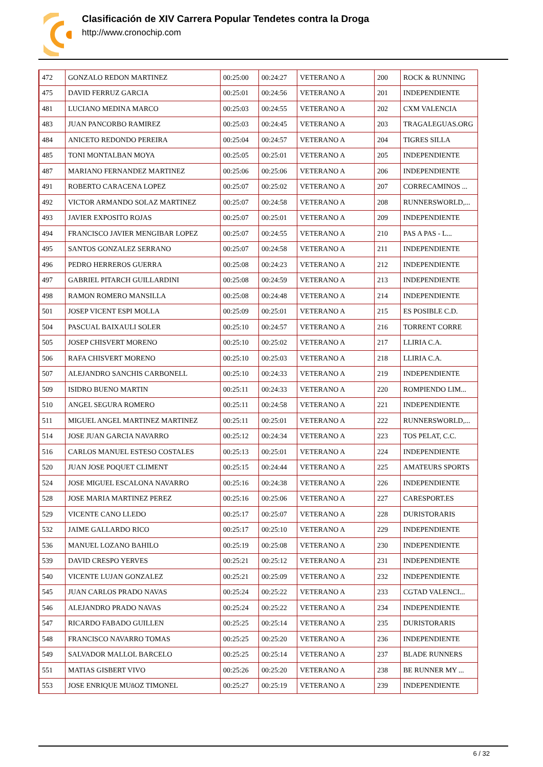Clasificación de XIV Carrera Popular Tendetes contra la Droga
http://www.cronochip.com
| 472 | GONZALO REDON MARTINEZ | 00:25:00 | 00:24:27 | VETERANO A | 200 | ROCK & RUNNING |
| 475 | DAVID FERRUZ GARCIA | 00:25:01 | 00:24:56 | VETERANO A | 201 | INDEPENDIENTE |
| 481 | LUCIANO MEDINA MARCO | 00:25:03 | 00:24:55 | VETERANO A | 202 | CXM VALENCIA |
| 483 | JUAN PANCORBO RAMIREZ | 00:25:03 | 00:24:45 | VETERANO A | 203 | TRAGALEGUAS.ORG |
| 484 | ANICETO REDONDO PEREIRA | 00:25:04 | 00:24:57 | VETERANO A | 204 | TIGRES SILLA |
| 485 | TONI MONTALBAN MOYA | 00:25:05 | 00:25:01 | VETERANO A | 205 | INDEPENDIENTE |
| 487 | MARIANO FERNANDEZ MARTINEZ | 00:25:06 | 00:25:06 | VETERANO A | 206 | INDEPENDIENTE |
| 491 | ROBERTO CARACENA LOPEZ | 00:25:07 | 00:25:02 | VETERANO A | 207 | CORRECAMINOS ... |
| 492 | VICTOR ARMANDO SOLAZ MARTINEZ | 00:25:07 | 00:24:58 | VETERANO A | 208 | RUNNERSWORLD,... |
| 493 | JAVIER EXPOSITO ROJAS | 00:25:07 | 00:25:01 | VETERANO A | 209 | INDEPENDIENTE |
| 494 | FRANCISCO JAVIER MENGIBAR LOPEZ | 00:25:07 | 00:24:55 | VETERANO A | 210 | PAS A PAS - L... |
| 495 | SANTOS GONZALEZ SERRANO | 00:25:07 | 00:24:58 | VETERANO A | 211 | INDEPENDIENTE |
| 496 | PEDRO HERREROS GUERRA | 00:25:08 | 00:24:23 | VETERANO A | 212 | INDEPENDIENTE |
| 497 | GABRIEL PITARCH GUILLARDINI | 00:25:08 | 00:24:59 | VETERANO A | 213 | INDEPENDIENTE |
| 498 | RAMON ROMERO MANSILLA | 00:25:08 | 00:24:48 | VETERANO A | 214 | INDEPENDIENTE |
| 501 | JOSEP VICENT ESPI MOLLA | 00:25:09 | 00:25:01 | VETERANO A | 215 | ES POSIBLE C.D. |
| 504 | PASCUAL BAIXAULI SOLER | 00:25:10 | 00:24:57 | VETERANO A | 216 | TORRENT CORRE |
| 505 | JOSEP CHISVERT MORENO | 00:25:10 | 00:25:02 | VETERANO A | 217 | LLIRIA C.A. |
| 506 | RAFA CHISVERT MORENO | 00:25:10 | 00:25:03 | VETERANO A | 218 | LLIRIA C.A. |
| 507 | ALEJANDRO SANCHIS CARBONELL | 00:25:10 | 00:24:33 | VETERANO A | 219 | INDEPENDIENTE |
| 509 | ISIDRO BUENO MARTIN | 00:25:11 | 00:24:33 | VETERANO A | 220 | ROMPIENDO LIM... |
| 510 | ANGEL SEGURA ROMERO | 00:25:11 | 00:24:58 | VETERANO A | 221 | INDEPENDIENTE |
| 511 | MIGUEL ANGEL MARTINEZ MARTINEZ | 00:25:11 | 00:25:01 | VETERANO A | 222 | RUNNERSWORLD,... |
| 514 | JOSE JUAN GARCIA NAVARRO | 00:25:12 | 00:24:34 | VETERANO A | 223 | TOS PELAT, C.C. |
| 516 | CARLOS MANUEL ESTESO COSTALES | 00:25:13 | 00:25:01 | VETERANO A | 224 | INDEPENDIENTE |
| 520 | JUAN JOSE POQUET CLIMENT | 00:25:15 | 00:24:44 | VETERANO A | 225 | AMATEURS SPORTS |
| 524 | JOSE MIGUEL ESCALONA NAVARRO | 00:25:16 | 00:24:38 | VETERANO A | 226 | INDEPENDIENTE |
| 528 | JOSE MARIA MARTINEZ PEREZ | 00:25:16 | 00:25:06 | VETERANO A | 227 | CARESPORT.ES |
| 529 | VICENTE CANO LLEDO | 00:25:17 | 00:25:07 | VETERANO A | 228 | DURISTORARIS |
| 532 | JAIME GALLARDO RICO | 00:25:17 | 00:25:10 | VETERANO A | 229 | INDEPENDIENTE |
| 536 | MANUEL LOZANO BAHILO | 00:25:19 | 00:25:08 | VETERANO A | 230 | INDEPENDIENTE |
| 539 | DAVID CRESPO YERVES | 00:25:21 | 00:25:12 | VETERANO A | 231 | INDEPENDIENTE |
| 540 | VICENTE LUJAN GONZALEZ | 00:25:21 | 00:25:09 | VETERANO A | 232 | INDEPENDIENTE |
| 545 | JUAN CARLOS PRADO NAVAS | 00:25:24 | 00:25:22 | VETERANO A | 233 | CGTAD VALENCI... |
| 546 | ALEJANDRO PRADO NAVAS | 00:25:24 | 00:25:22 | VETERANO A | 234 | INDEPENDIENTE |
| 547 | RICARDO FABADO GUILLEN | 00:25:25 | 00:25:14 | VETERANO A | 235 | DURISTORARIS |
| 548 | FRANCISCO NAVARRO TOMAS | 00:25:25 | 00:25:20 | VETERANO A | 236 | INDEPENDIENTE |
| 549 | SALVADOR MALLOL BARCELO | 00:25:25 | 00:25:14 | VETERANO A | 237 | BLADE RUNNERS |
| 551 | MATIAS GISBERT VIVO | 00:25:26 | 00:25:20 | VETERANO A | 238 | BE RUNNER MY ... |
| 553 | JOSE ENRIQUE MUñOZ TIMONEL | 00:25:27 | 00:25:19 | VETERANO A | 239 | INDEPENDIENTE |
6 / 32